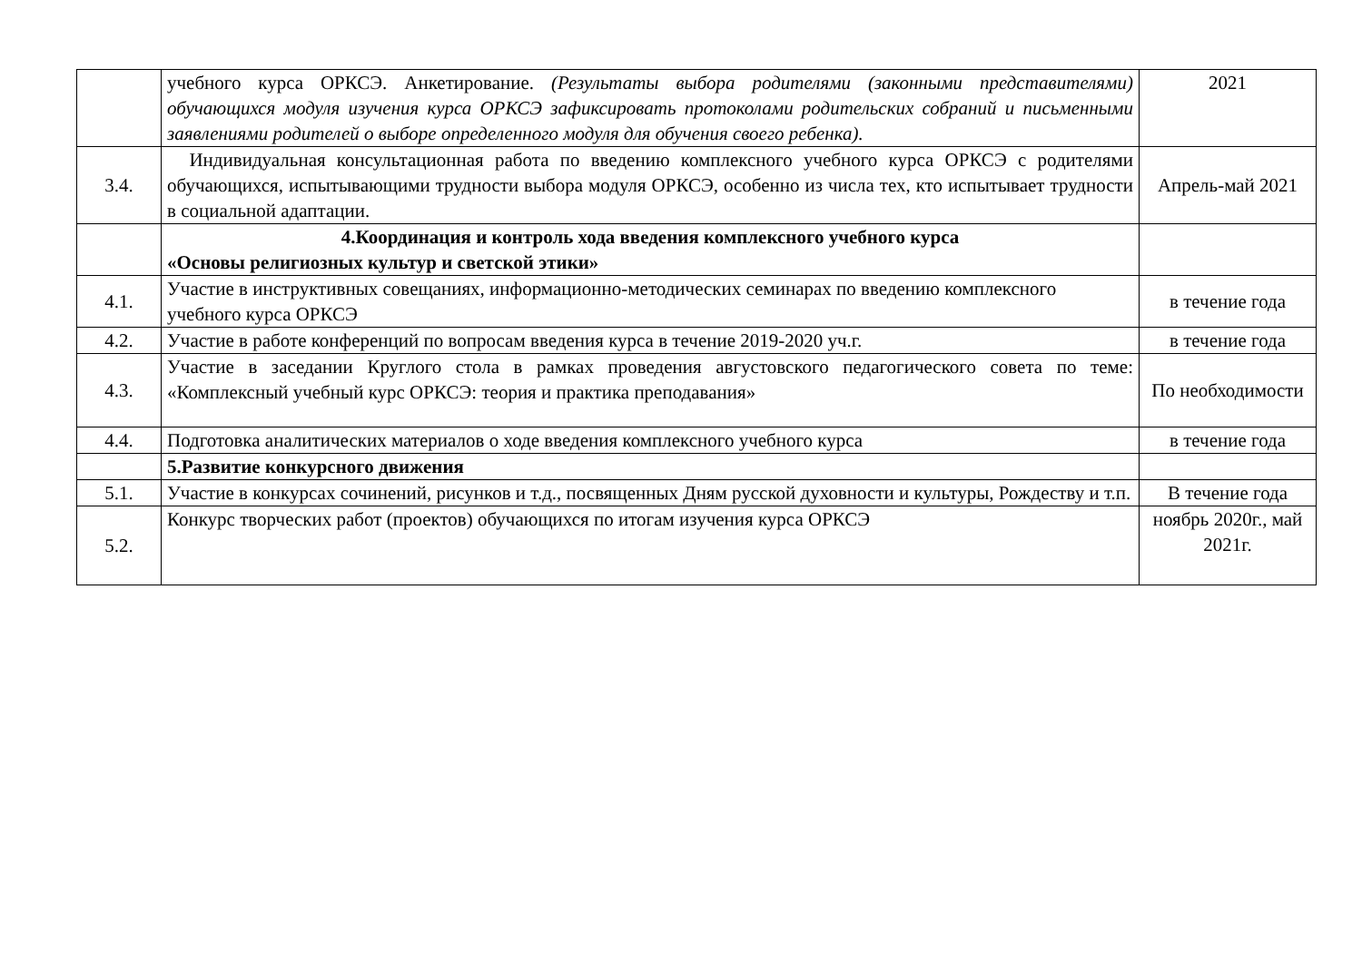| | учебного курса ОРКСЭ. Анкетирование. (Результаты выбора родителями (законными представителями) обучающихся модуля изучения курса ОРКСЭ зафиксировать протоколами родительских собраний и письменными заявлениями родителей о выборе определенного модуля для обучения своего ребенка). | 2021 |
| 3.4. | Индивидуальная консультационная работа по введению комплексного учебного курса ОРКСЭ с родителями обучающихся, испытывающими трудности выбора модуля ОРКСЭ, особенно из числа тех, кто испытывает трудности в социальной адаптации. | Апрель-май 2021 |
| | 4.Координация и контроль хода введения комплексного учебного курса «Основы религиозных культур и светской этики» | |
| 4.1. | Участие в инструктивных совещаниях, информационно-методических семинарах по введению комплексного учебного курса ОРКСЭ | в течение года |
| 4.2. | Участие в работе конференций по вопросам введения курса в течение 2019-2020 уч.г. | в течение года |
| 4.3. | Участие в заседании Круглого стола в рамках проведения августовского педагогического совета по теме: «Комплексный учебный курс ОРКСЭ: теория и практика преподавания» | По необходимости |
| 4.4. | Подготовка аналитических материалов о ходе введения комплексного учебного курса | в течение года |
| | 5.Развитие конкурсного движения | |
| 5.1. | Участие в конкурсах сочинений, рисунков и т.д., посвященных Дням русской духовности и культуры, Рождеству и т.п. | В течение года |
| 5.2. | Конкурс творческих работ (проектов) обучающихся по итогам изучения курса ОРКСЭ | ноябрь 2020г., май 2021г. |